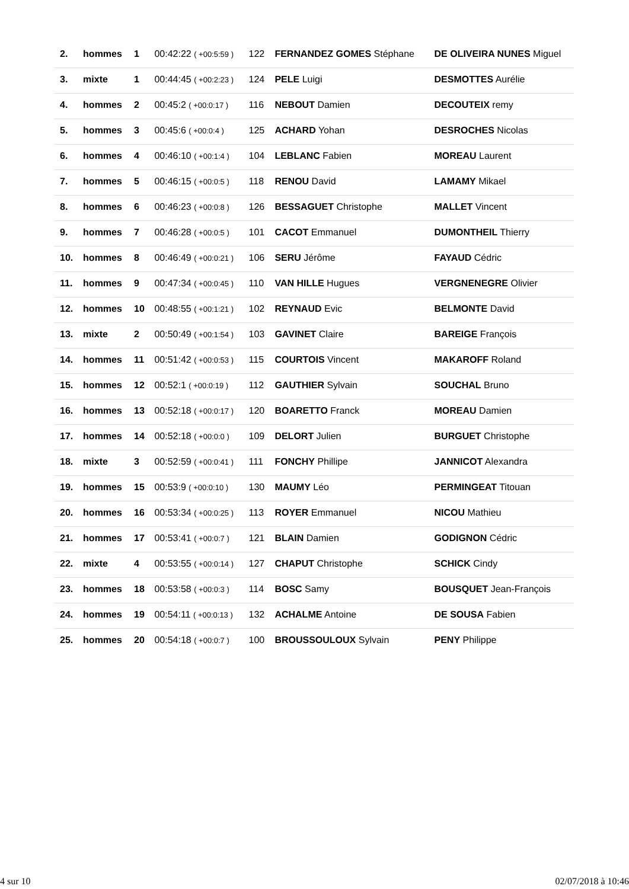| 2. | hommes | 1 | 00:42:22 ( +00:5:59 ) | 122 | FERNANDEZ GOMES Stéphane | DE OLIVEIRA NUNES Miguel |
| 3. | mixte | 1 | 00:44:45 ( +00:2:23 ) | 124 | PELE Luigi | DESMOTTES Aurélie |
| 4. | hommes | 2 | 00:45:2 ( +00:0:17 ) | 116 | NEBOUT Damien | DECOUTEIX remy |
| 5. | hommes | 3 | 00:45:6 ( +00:0:4 ) | 125 | ACHARD Yohan | DESROCHES Nicolas |
| 6. | hommes | 4 | 00:46:10 ( +00:1:4 ) | 104 | LEBLANC Fabien | MOREAU Laurent |
| 7. | hommes | 5 | 00:46:15 ( +00:0:5 ) | 118 | RENOU David | LAMAMY Mikael |
| 8. | hommes | 6 | 00:46:23 ( +00:0:8 ) | 126 | BESSAGUET Christophe | MALLET Vincent |
| 9. | hommes | 7 | 00:46:28 ( +00:0:5 ) | 101 | CACOT Emmanuel | DUMONTHEIL Thierry |
| 10. | hommes | 8 | 00:46:49 ( +00:0:21 ) | 106 | SERU Jérôme | FAYAUD Cédric |
| 11. | hommes | 9 | 00:47:34 ( +00:0:45 ) | 110 | VAN HILLE Hugues | VERGNENEGRE Olivier |
| 12. | hommes | 10 | 00:48:55 ( +00:1:21 ) | 102 | REYNAUD Evic | BELMONTE David |
| 13. | mixte | 2 | 00:50:49 ( +00:1:54 ) | 103 | GAVINET Claire | BAREIGE François |
| 14. | hommes | 11 | 00:51:42 ( +00:0:53 ) | 115 | COURTOIS Vincent | MAKAROFF Roland |
| 15. | hommes | 12 | 00:52:1 ( +00:0:19 ) | 112 | GAUTHIER Sylvain | SOUCHAL Bruno |
| 16. | hommes | 13 | 00:52:18 ( +00:0:17 ) | 120 | BOARETTO Franck | MOREAU Damien |
| 17. | hommes | 14 | 00:52:18 ( +00:0:0 ) | 109 | DELORT Julien | BURGUET Christophe |
| 18. | mixte | 3 | 00:52:59 ( +00:0:41 ) | 111 | FONCHY Phillipe | JANNICOT Alexandra |
| 19. | hommes | 15 | 00:53:9 ( +00:0:10 ) | 130 | MAUMY Léo | PERMINGEAT Titouan |
| 20. | hommes | 16 | 00:53:34 ( +00:0:25 ) | 113 | ROYER Emmanuel | NICOU Mathieu |
| 21. | hommes | 17 | 00:53:41 ( +00:0:7 ) | 121 | BLAIN Damien | GODIGNON Cédric |
| 22. | mixte | 4 | 00:53:55 ( +00:0:14 ) | 127 | CHAPUT Christophe | SCHICK Cindy |
| 23. | hommes | 18 | 00:53:58 ( +00:0:3 ) | 114 | BOSC Samy | BOUSQUET Jean-François |
| 24. | hommes | 19 | 00:54:11 ( +00:0:13 ) | 132 | ACHALME Antoine | DE SOUSA Fabien |
| 25. | hommes | 20 | 00:54:18 ( +00:0:7 ) | 100 | BROUSSOULOUX Sylvain | PENY Philippe |
4 sur 10 02/07/2018 à 10:46